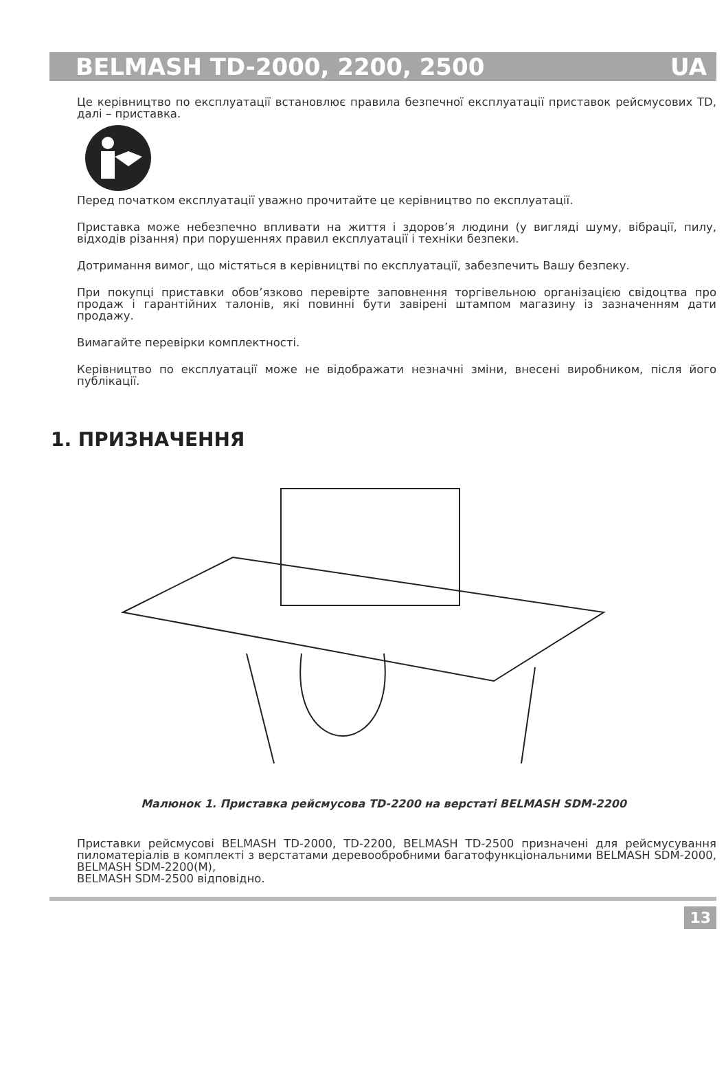BELMASH TD-2000, 2200, 2500 UA
Це керівництво по експлуатації встановлює правила безпечної експлуатації приставок рейсмусових TD, далі – приставка.
Перед початком експлуатації уважно прочитайте це керівництво по експлуатації.
Приставка може небезпечно впливати на життя і здоров’я людини (у вигляді шуму, вібрації, пилу, відходів різання) при порушеннях правил експлуатації і техніки безпеки.
Дотримання вимог, що містяться в керівництві по експлуатації, забезпечить Вашу безпеку.
При покупці приставки обов’язково перевірте заповнення торгівельною організацією свідоцтва про продаж і гарантійних талонів, які повинні бути завірені штампом магазину із зазначенням дати продажу.
Вимагайте перевірки комплектності.
Керівництво по експлуатації може не відображати незначні зміни, внесені виробником, після його публікації.
1. ПРИЗНАЧЕННЯ
Малюнок 1. Приставка рейсмусова TD-2200 на верстаті BELMASH SDM-2200
Приставки рейсмусові BELMASH TD-2000, TD-2200, BELMASH TD-2500 призначені для рейсмусування пиломатеріалів в комплекті з верстатами деревообробними багатофункціональними BELMASH SDM-2000, BELMASH SDM-2200(M),
BELMASH SDM-2500 відповідно.
13